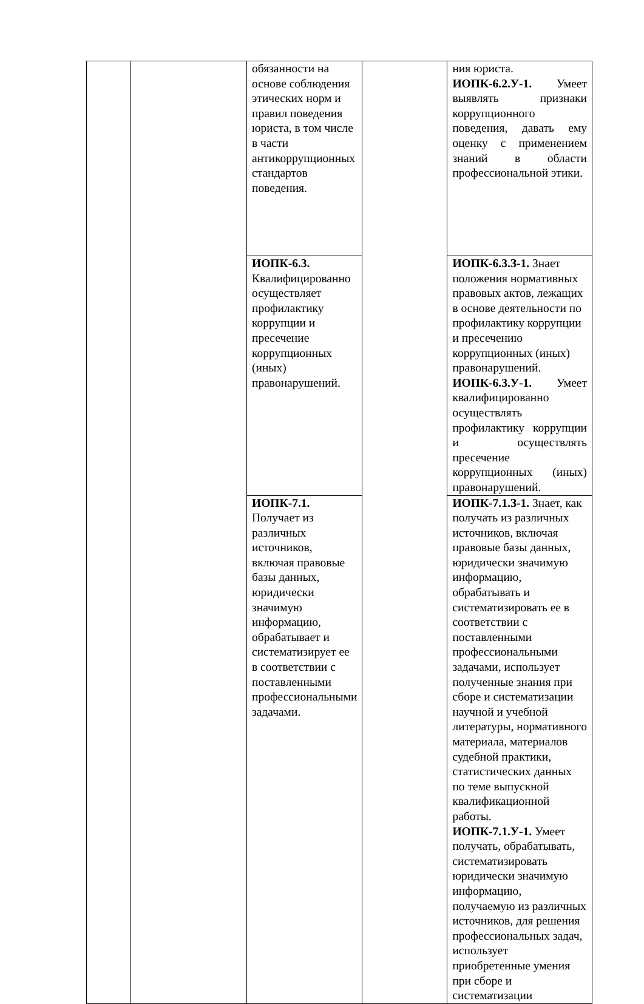| | | обязанности на основе соблюдения этических норм и правил поведения юриста, в том числе в части антикоррупционных стандартов поведения. | | ния юриста. ИОПК-6.2.У-1. Умеет выявлять признаки коррупционного поведения, давать ему оценку с применением знаний в области профессиональной этики. |
| | | ИОПК-6.3. Квалифицированно осуществляет профилактику коррупции и пресечение коррупционных (иных) правонарушений. | | ИОПК-6.3.З-1. Знает положения нормативных правовых актов, лежащих в основе деятельности по профилактику коррупции и пресечению коррупционных (иных) правонарушений. ИОПК-6.3.У-1. Умеет квалифицированно осуществлять профилактику коррупции и осуществлять пресечение коррупционных (иных) правонарушений. |
| | | ИОПК-7.1. Получает из различных источников, включая правовые базы данных, юридически значимую информацию, обрабатывает и систематизирует ее в соответствии с поставленными профессиональными задачами. | | ИОПК-7.1.З-1. Знает, как получать из различных источников, включая правовые базы данных, юридически значимую информацию, обрабатывать и систематизировать ее в соответствии с поставленными профессиональными задачами, использует полученные знания при сборе и систематизации научной и учебной литературы, нормативного материала, материалов судебной практики, статистических данных по теме выпускной квалификационной работы. ИОПК-7.1.У-1. Умеет получать, обрабатывать, систематизировать юридически значимую информацию, получаемую из различных источников, для решения профессиональных задач, использует приобретенные умения при сборе и систематизации |